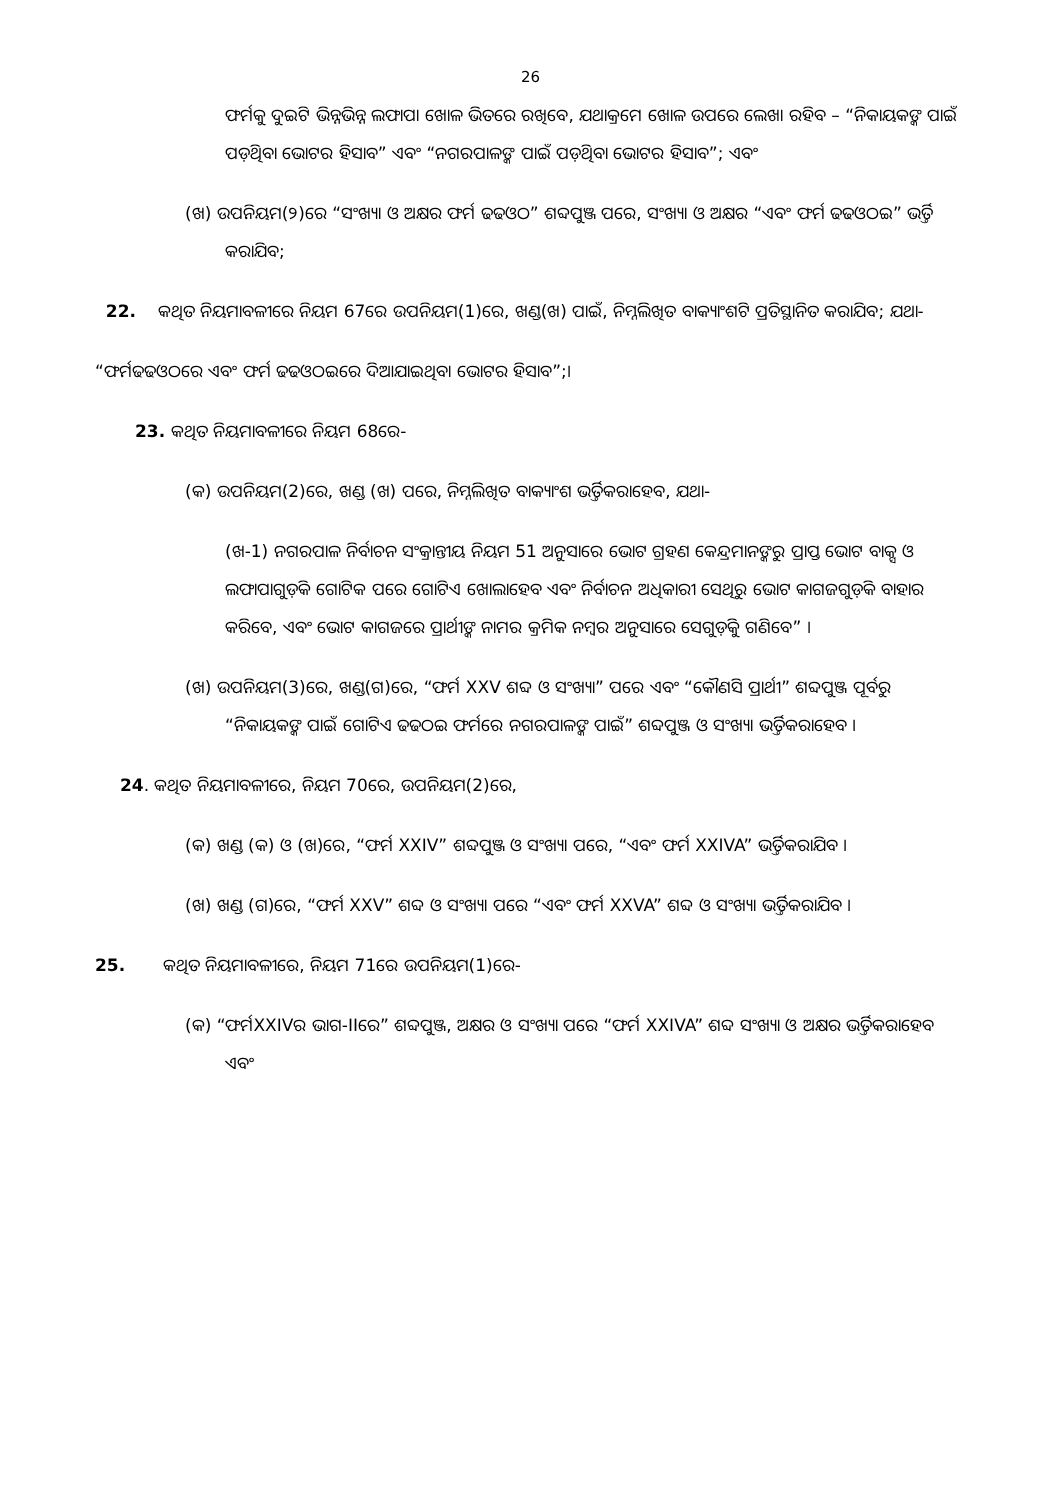26
ଫର୍ମକୁ ଦୁଇଟି ଭିନ୍ନଭିନ୍ନ ଲଫାପା ଖୋଳ ଭିତରେ ରଖିବେ, ଯଥାକ୍ରମେ ଖୋଳ ଉପରେ ଲେଖା ରହିବ – “ନିକାୟକଙ୍କ ପାଇଁ ପଡ଼ିଥିବା ଭୋଟର ହିସାବ” ଏବଂ “ନଗରପାଳଙ୍କ ପାଇଁ ପଡ଼ିଥିବା ଭୋଟର ହିସାବ”; ଏବଂ
(ଖ) ଉପନିୟମ(୨)ରେ “ସଂଖ୍ୟା ଓ ଅକ୍ଷର ଫର୍ମ ଢଢଓଠ” ଶବ୍ଦପୁଞ୍ଜ ପରେ, ସଂଖ୍ୟା ଓ ଅକ୍ଷର “ଏବଂ ଫର୍ମ ଢଢଓଠଇ” ଭର୍ତ୍ତି କରାଯିବ;
22. କଥିତ ନିୟମାବଳୀରେ ନିୟମ 67ରେ ଉପନିୟମ(1)ରେ, ଖଣ୍ଡ(ଖ) ପାଇଁ, ନିମ୍ନଲିଖିତ ବାକ୍ୟାଂଶଟି ପ୍ରତିସ୍ଥାନିତ କରାଯିବ; ଯଥା-
“ଫର୍ମଢଢଓଠରେ ଏବଂ ଫର୍ମ ଢଢଓଠଇରେ ଦିଆଯାଇଥିବା ଭୋଟର ହିସାବ”;।
23. କଥିତ ନିୟମାବଳୀରେ ନିୟମ 68ରେ-
(କ) ଉପନିୟମ(2)ରେ, ଖଣ୍ଡ (ଖ) ପରେ, ନିମ୍ନଲିଖିତ ବାକ୍ୟାଂଶ ଭର୍ତ୍ତିକରାହେବ, ଯଥା-
(ଖ-1) ନଗରପାଳ ନିର୍ବାଚନ ସଂକ୍ରାନ୍ତୀୟ ନିୟମ 51 ଅନୁସାରେ ଭୋଟ ଗ୍ରହଣ କେନ୍ଦ୍ରମାନଙ୍କରୁ ପ୍ରାପ୍ତ ଭୋଟ ବାକ୍ସ ଓ ଲଫାପାଗୁଡ଼ିକ ଗୋଟିକ ପରେ ଗୋଟିଏ ଖୋଲାହେବ ଏବଂ ନିର୍ବାଚନ ଅଧିକାରୀ ସେଥିରୁ ଭୋଟ କାଗଜଗୁଡ଼ିକ ବାହାର କରିବେ, ଏବଂ ଭୋଟ କାଗଜରେ ପ୍ରାର୍ଥୀଙ୍କ ନାମର କ୍ରମିକ ନମ୍ବର ଅନୁସାରେ ସେଗୁଡ଼ିକୁ ଗଣିବେ” ।
(ଖ) ଉପନିୟମ(3)ରେ, ଖଣ୍ଡ(ଗ)ରେ, “ଫର୍ମ XXV ଶବ୍ଦ ଓ ସଂଖ୍ୟା” ପରେ ଏବଂ “କୌଣସି ପ୍ରାର୍ଥୀ” ଶବ୍ଦପୁଞ୍ଜ ପୂର୍ବରୁ “ନିକାୟକଙ୍କ ପାଇଁ ଗୋଟିଏ ଢଢଠଇ ଫର୍ମରେ ନଗରପାଳଙ୍କ ପାଇଁ” ଶବ୍ଦପୁଞ୍ଜ ଓ ସଂଖ୍ୟା ଭର୍ତ୍ତିକରାହେବ ।
24. କଥିତ ନିୟମାବଳୀରେ, ନିୟମ 70ରେ, ଉପନିୟମ(2)ରେ,
(କ) ଖଣ୍ଡ (କ) ଓ (ଖ)ରେ, “ଫର୍ମ XXIV” ଶବ୍ଦପୁଞ୍ଜ ଓ ସଂଖ୍ୟା ପରେ, “ଏବଂ ଫର୍ମ XXIVA” ଭର୍ତ୍ତିକରାଯିବ ।
(ଖ) ଖଣ୍ଡ (ଗ)ରେ, “ଫର୍ମ XXV” ଶବ୍ଦ ଓ ସଂଖ୍ୟା ପରେ “ଏବଂ ଫର୍ମ XXVA” ଶବ୍ଦ ଓ ସଂଖ୍ୟା ଭର୍ତ୍ତିକରାଯିବ ।
25. କଥିତ ନିୟମାବଳୀରେ, ନିୟମ 71ରେ ଉପନିୟମ(1)ରେ-
(କ) “ଫର୍ମXXIVର ଭାଗ-IIରେ” ଶବ୍ଦପୁଞ୍ଜ, ଅକ୍ଷର ଓ ସଂଖ୍ୟା ପରେ “ଫର୍ମ XXIVA” ଶବ୍ଦ ସଂଖ୍ୟା ଓ ଅକ୍ଷର ଭର୍ତ୍ତିକରାହେବ ଏବଂ